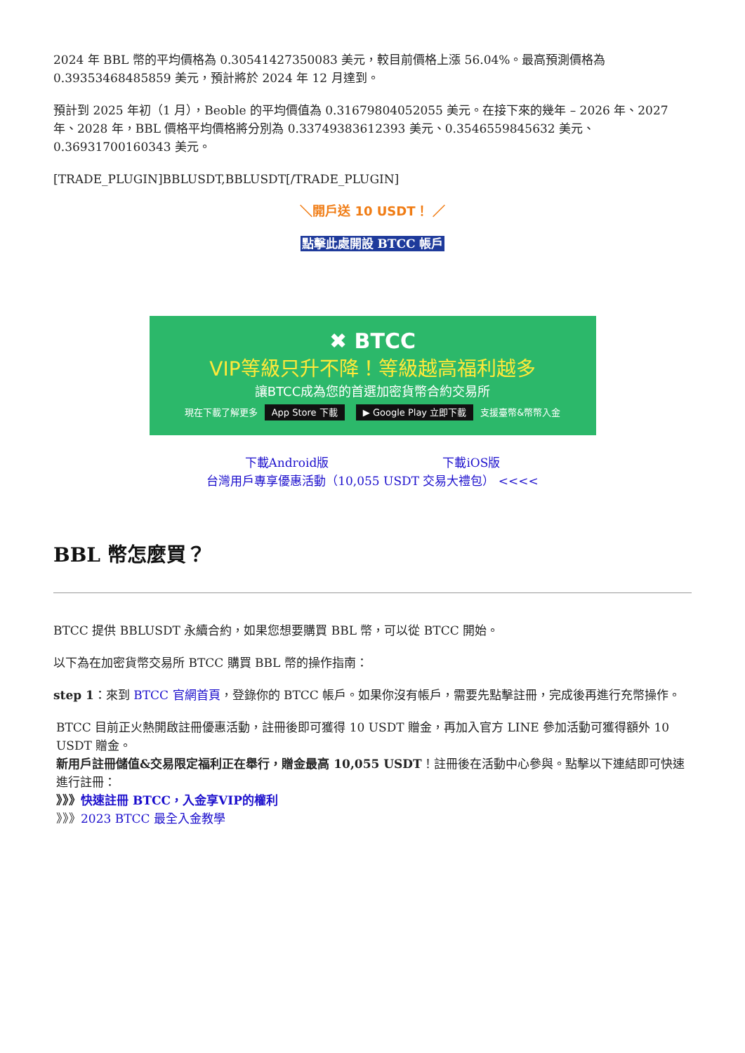2024 年 BBL 幣的平均價格為 0.30541427350083 美元，較目前價格上漲 56.04%。最高預測價格為 0.39353468485859 美元，預計將於 2024 年 12 月達到。
預計到 2025 年初（1 月），Beoble 的平均價值為 0.31679804052055 美元。在接下來的幾年 – 2026 年、2027 年、2028 年，BBL 價格平均價格將分別為 0.33749383612393 美元、0.3546559845632 美元、0.36931700160343 美元。
[TRADE_PLUGIN]BBLUSDT,BBLUSDT[/TRADE_PLUGIN]
＼開戶送 10 USDT！ ／
點擊此處開設 BTCC 帳戶
✖ BTCC
VIP等級只升不降！等級越高福利越多
讓BTCC成為您的首選加密貨幣合約交易所
現在下載了解更多 App Store 下載 ▶ Google Play 立即下載 支援臺幣&幣幣入金
下載Android版 下載iOS版
台灣用戶專享優惠活動（10,055 USDT 交易大禮包） <<<<
BBL 幣怎麼買？
BTCC 提供 BBLUSDT 永續合約，如果您想要購買 BBL 幣，可以從 BTCC 開始。
以下為在加密貨幣交易所 BTCC 購買 BBL 幣的操作指南：
step 1：來到 BTCC 官網首頁，登錄你的 BTCC 帳戶。如果你沒有帳戶，需要先點擊註冊，完成後再進行充幣操作。
BTCC 目前正火熱開啟註冊優惠活動，註冊後即可獲得 10 USDT 贈金，再加入官方 LINE 參加活動可獲得額外 10 USDT 贈金。
新用戶註冊儲值&交易限定福利正在舉行，贈金最高 10,055 USDT！註冊後在活動中心參與。點擊以下連結即可快速進行註冊：
》》》快速註冊 BTCC，入金享VIP的權利
》》》2023 BTCC 最全入金教學